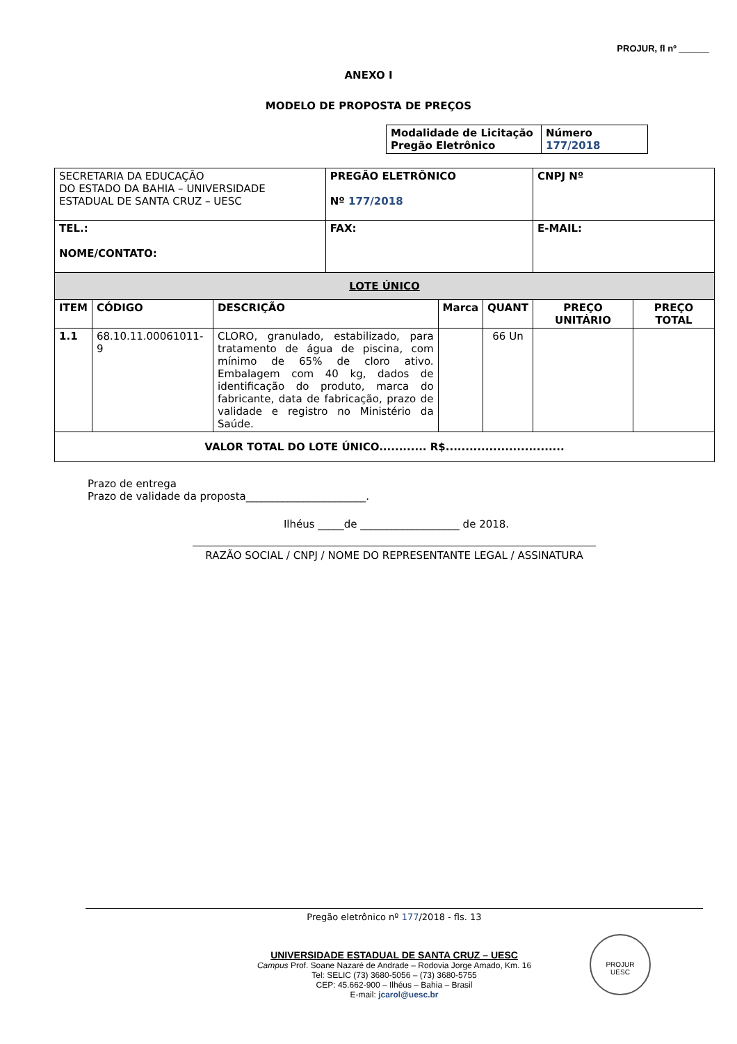PROJUR, fl nº ______
ANEXO I
MODELO DE PROPOSTA DE PREÇOS
| Modalidade de Licitação Pregão Eletrônico | Número 177/2018 |
| SECRETARIA DA EDUCAÇÃO DO ESTADO DA BAHIA – UNIVERSIDADE ESTADUAL DE SANTA CRUZ – UESC | | | PREGÃO ELETRÔNICO Nº 177/2018 | | | CNPJ Nº | |
| TEL.: NOME/CONTATO: | | | FAX: | | | E-MAIL: | |
| LOTE ÚNICO | | | | | | | |
| ITEM | CÓDIGO | DESCRIÇÃO | | Marca | QUANT | PREÇO UNITÁRIO | PREÇO TOTAL |
| 1.1 | 68.10.11.00061011-9 | CLORO, granulado, estabilizado, para tratamento de água de piscina, com mínimo de 65% de cloro ativo. Embalagem com 40 kg, dados de identificação do produto, marca do fabricante, data de fabricação, prazo de validade e registro no Ministério da Saúde. | | | 66 Un | | |
| VALOR TOTAL DO LOTE ÚNICO............ R$.............................. | | | | | | | |
Prazo de entrega
Prazo de validade da proposta_______________________.
Ilhéus _____de ___________________ de 2018.
RAZÃO SOCIAL / CNPJ / NOME DO REPRESENTANTE LEGAL / ASSINATURA
Pregão eletrônico nº 177/2018 - fls. 13
UNIVERSIDADE ESTADUAL DE SANTA CRUZ – UESC
Campus Prof. Soane Nazaré de Andrade – Rodovia Jorge Amado, Km. 16
Tel: SELIC (73) 3680-5056 – (73) 3680-5755
CEP: 45.662-900 – Ilhéus – Bahia – Brasil
E-mail: jcarol@uesc.br
PROJUR
UESC